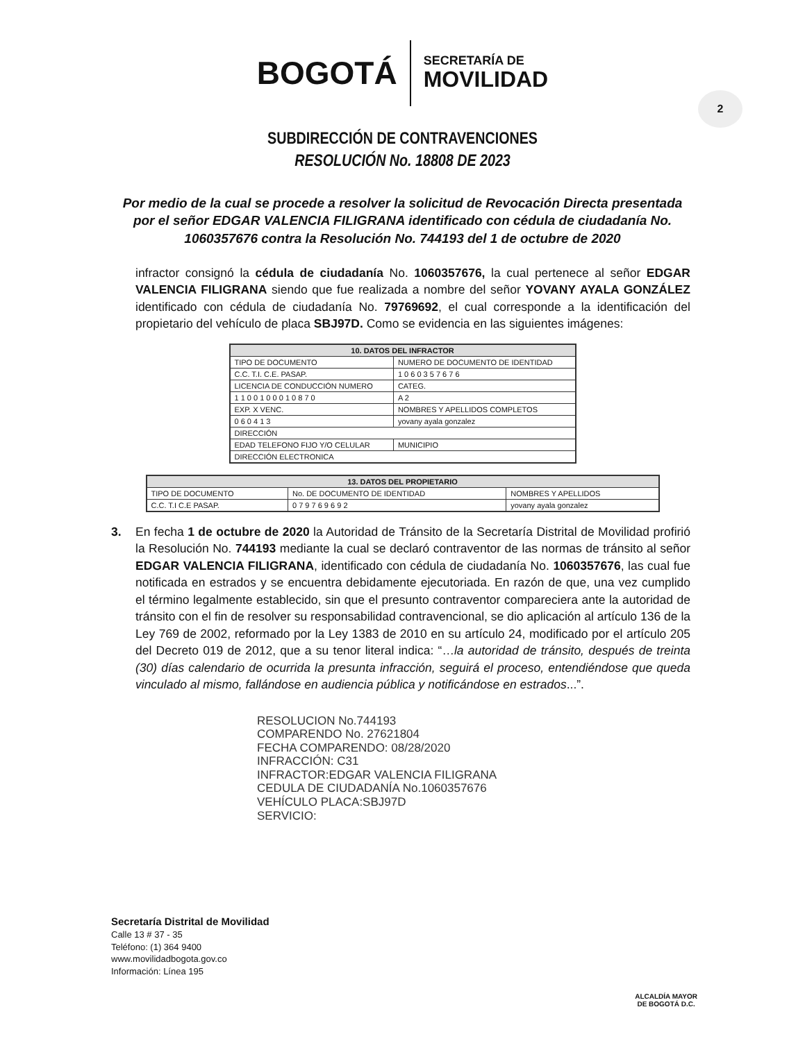BOGOTÁ SECRETARÍA DE
MOVILIDAD
2
SUBDIRECCIÓN DE CONTRAVENCIONES
RESOLUCIÓN No. 18808 DE 2023
Por medio de la cual se procede a resolver la solicitud de Revocación Directa presentada por el señor EDGAR VALENCIA FILIGRANA identificado con cédula de ciudadanía No. 1060357676 contra la Resolución No. 744193 del 1 de octubre de 2020
infractor consignó la cédula de ciudadanía No. 1060357676, la cual pertenece al señor EDGAR VALENCIA FILIGRANA siendo que fue realizada a nombre del señor YOVANY AYALA GONZÁLEZ identificado con cédula de ciudadanía No. 79769692, el cual corresponde a la identificación del propietario del vehículo de placa SBJ97D. Como se evidencia en las siguientes imágenes:
| 10. DATOS DEL INFRACTOR | |
| --- | --- |
| TIPO DE DOCUMENTO | NUMERO DE DOCUMENTO DE IDENTIDAD |
| C.C. T.I. C.E. PASAP. | 1 0 6 0 3 5 7 6 7 6 |
| LICENCIA DE CONDUCCIÓN NUMERO | CATEG. |
| 1 1 0 0 1 0 0 0 1 0 8 7 0 | A 2 |
| EXP. X VENC. | NOMBRES Y APELLIDOS COMPLETOS |
| 0 6 0 4 1 3 | yovany ayala gonzalez |
| DIRECCIÓN | |
| EDAD TELEFONO FIJO Y/O CELULAR | MUNICIPIO |
| DIRECCIÓN ELECTRONICA | |
| 13. DATOS DEL PROPIETARIO | | |
| --- | --- | --- |
| TIPO DE DOCUMENTO | No. DE DOCUMENTO DE IDENTIDAD | NOMBRES Y APELLIDOS |
| C.C. T.I C.E PASAP. | 0 7 9 7 6 9 6 9 2 | yovany ayala gonzalez |
3. En fecha 1 de octubre de 2020 la Autoridad de Tránsito de la Secretaría Distrital de Movilidad profirió la Resolución No. 744193 mediante la cual se declaró contraventor de las normas de tránsito al señor EDGAR VALENCIA FILIGRANA, identificado con cédula de ciudadanía No. 1060357676, las cual fue notificada en estrados y se encuentra debidamente ejecutoriada. En razón de que, una vez cumplido el término legalmente establecido, sin que el presunto contraventor compareciera ante la autoridad de tránsito con el fin de resolver su responsabilidad contravencional, se dio aplicación al artículo 136 de la Ley 769 de 2002, reformado por la Ley 1383 de 2010 en su artículo 24, modificado por el artículo 205 del Decreto 019 de 2012, que a su tenor literal indica: “…la autoridad de tránsito, después de treinta (30) días calendario de ocurrida la presunta infracción, seguirá el proceso, entendiéndose que queda vinculado al mismo, fallándose en audiencia pública y notificándose en estrados...”.
RESOLUCION No.744193
COMPARENDO No. 27621804
FECHA COMPARENDO: 08/28/2020
INFRACCIÓN: C31
INFRACTOR:EDGAR VALENCIA FILIGRANA
CEDULA DE CIUDADANÍA No.1060357676
VEHÍCULO PLACA:SBJ97D
SERVICIO:
Secretaría Distrital de Movilidad
Calle 13 # 37 - 35
Teléfono: (1) 364 9400
www.movilidadbogota.gov.co
Información: Línea 195
ALCALDÍA MAYOR
DE BOGOTÁ D.C.